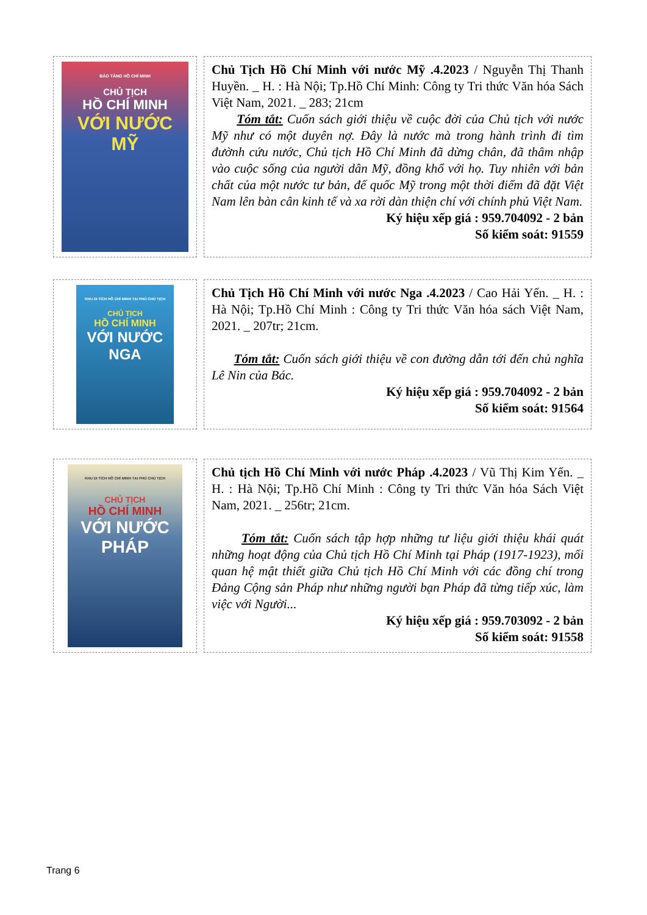| BẢO TÀNG HỒ CHÍ MINH CHỦ TỊCH HỒ CHÍ MINH VỚI NƯỚC MỸ | Chủ Tịch Hồ Chí Minh với nước Mỹ .4.2023 / Nguyễn Thị Thanh Huyền. _ H. : Hà Nội; Tp.Hồ Chí Minh: Công ty Tri thức Văn hóa Sách Việt Nam, 2021. _ 283; 21cm Tóm tắt: Cuốn sách giới thiệu về cuộc đời của Chủ tịch với nước Mỹ như có một duyên nợ. Đây là nước mà trong hành trình đi tìm đườnh cứu nước, Chủ tịch Hồ Chí Minh đã dừng chân, đã thâm nhập vào cuộc sống của người dân Mỹ, đồng khổ với họ. Tuy nhiên với bản chất của một nước tư bản, đế quốc Mỹ trong một thời điểm đã đặt Việt Nam lên bàn cân kinh tế và xa rời dàn thiện chí với chính phủ Việt Nam. Ký hiệu xếp giá : 959.704092 - 2 bản Số kiểm soát: 91559 |
| KHU DI TÍCH HỒ CHÍ MINH TẠI PHỦ CHỦ TỊCH CHỦ TỊCH HỒ CHÍ MINH VỚI NƯỚC NGA | Chủ Tịch Hồ Chí Minh với nước Nga .4.2023 / Cao Hải Yến. _ H. : Hà Nội; Tp.Hồ Chí Minh : Công ty Tri thức Văn hóa sách Việt Nam, 2021. _ 207tr; 21cm. Tóm tắt: Cuốn sách giới thiệu về con đường dẫn tới đến chủ nghĩa Lê Nin của Bác. Ký hiệu xếp giá : 959.704092 - 2 bản Số kiểm soát: 91564 |
| KHU DI TÍCH HỒ CHÍ MINH TẠI PHỦ CHỦ TỊCH CHỦ TỊCH HỒ CHÍ MINH VỚI NƯỚC PHÁP | Chủ tịch Hồ Chí Minh với nước Pháp .4.2023 / Vũ Thị Kim Yến. _ H. : Hà Nội; Tp.Hồ Chí Minh : Công ty Tri thức Văn hóa Sách Việt Nam, 2021. _ 256tr; 21cm. Tóm tắt: Cuốn sách tập hợp những tư liệu giới thiệu khái quát những hoạt động của Chủ tịch Hồ Chí Minh tại Pháp (1917-1923), mối quan hệ mật thiết giữa Chủ tịch Hồ Chí Minh với các đồng chí trong Đảng Cộng sản Pháp như những người bạn Pháp đã từng tiếp xúc, làm việc với Người... Ký hiệu xếp giá : 959.703092 - 2 bản Số kiểm soát: 91558 |
Trang 6